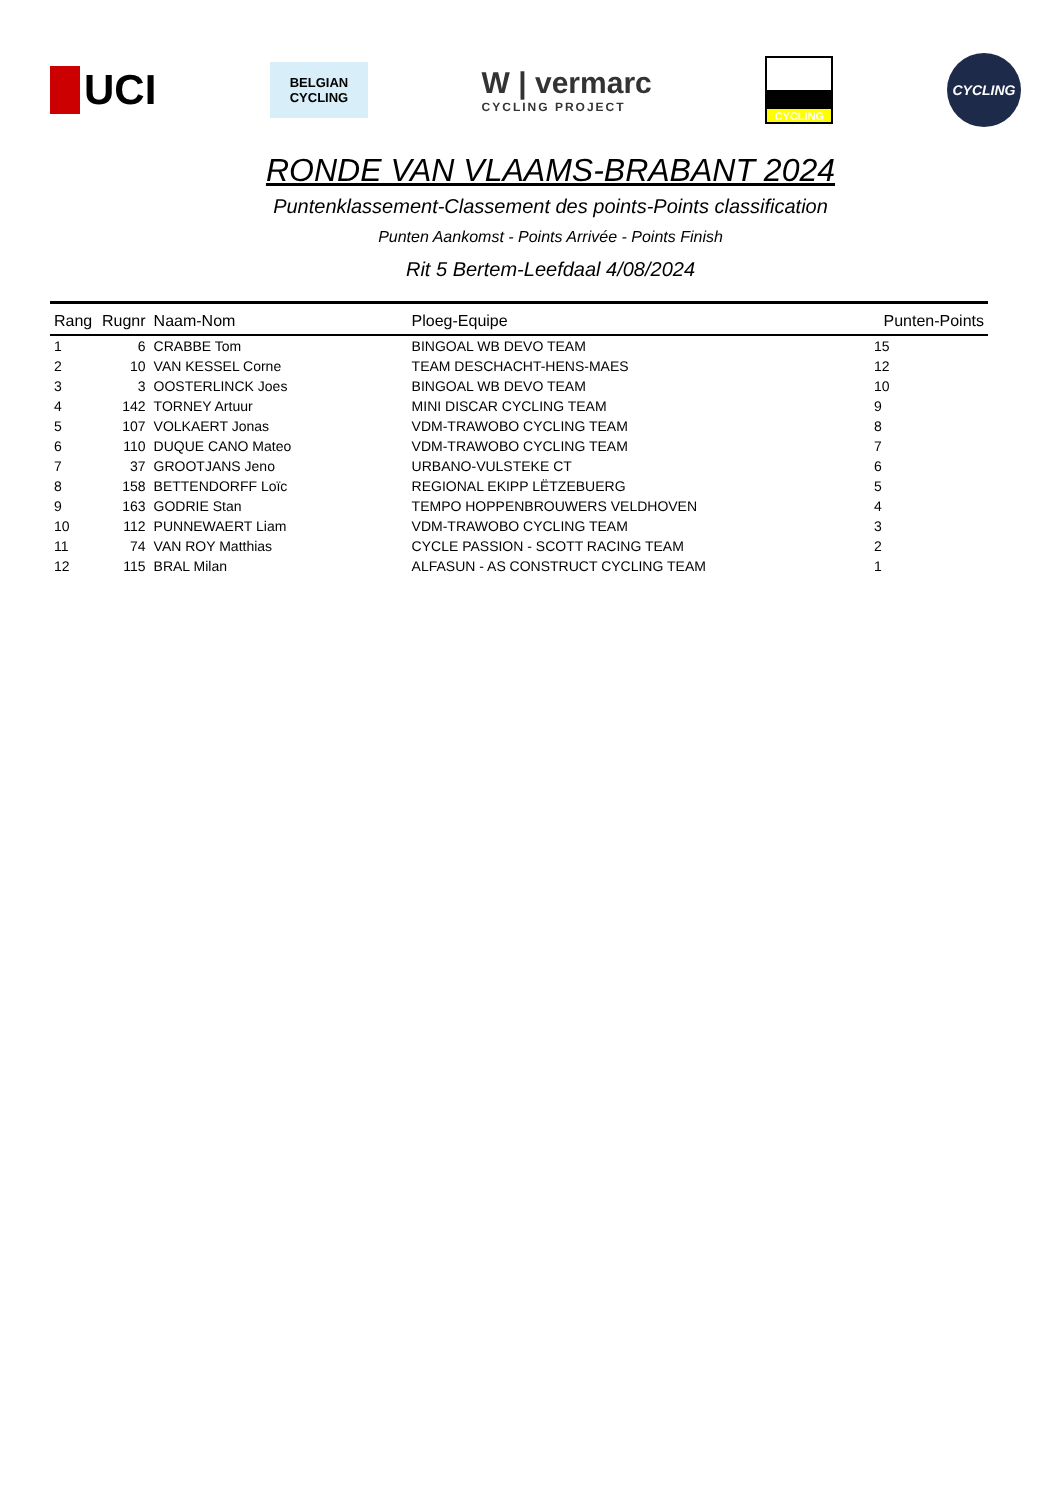UCI
BELGIAN
CYCLING
W | vermarc
CYCLING PROJECT
CYCLING
CYCLING
RONDE VAN VLAAMS-BRABANT 2024
Puntenklassement-Classement des points-Points classification
Punten Aankomst - Points Arrivée - Points Finish
Rit 5 Bertem-Leefdaal 4/08/2024
| Rang | Rugnr | Naam-Nom | Ploeg-Equipe | Punten-Points |
| --- | --- | --- | --- | --- |
| 1 | 6 | CRABBE Tom | BINGOAL WB DEVO TEAM | 15 |
| 2 | 10 | VAN KESSEL Corne | TEAM DESCHACHT-HENS-MAES | 12 |
| 3 | 3 | OOSTERLINCK Joes | BINGOAL WB DEVO TEAM | 10 |
| 4 | 142 | TORNEY Artuur | MINI DISCAR CYCLING TEAM | 9 |
| 5 | 107 | VOLKAERT Jonas | VDM-TRAWOBO CYCLING TEAM | 8 |
| 6 | 110 | DUQUE CANO Mateo | VDM-TRAWOBO CYCLING TEAM | 7 |
| 7 | 37 | GROOTJANS Jeno | URBANO-VULSTEKE CT | 6 |
| 8 | 158 | BETTENDORFF Loïc | REGIONAL EKIPP LËTZEBUERG | 5 |
| 9 | 163 | GODRIE Stan | TEMPO HOPPENBROUWERS VELDHOVEN | 4 |
| 10 | 112 | PUNNEWAERT Liam | VDM-TRAWOBO CYCLING TEAM | 3 |
| 11 | 74 | VAN ROY Matthias | CYCLE PASSION - SCOTT RACING TEAM | 2 |
| 12 | 115 | BRAL Milan | ALFASUN - AS CONSTRUCT CYCLING TEAM | 1 |